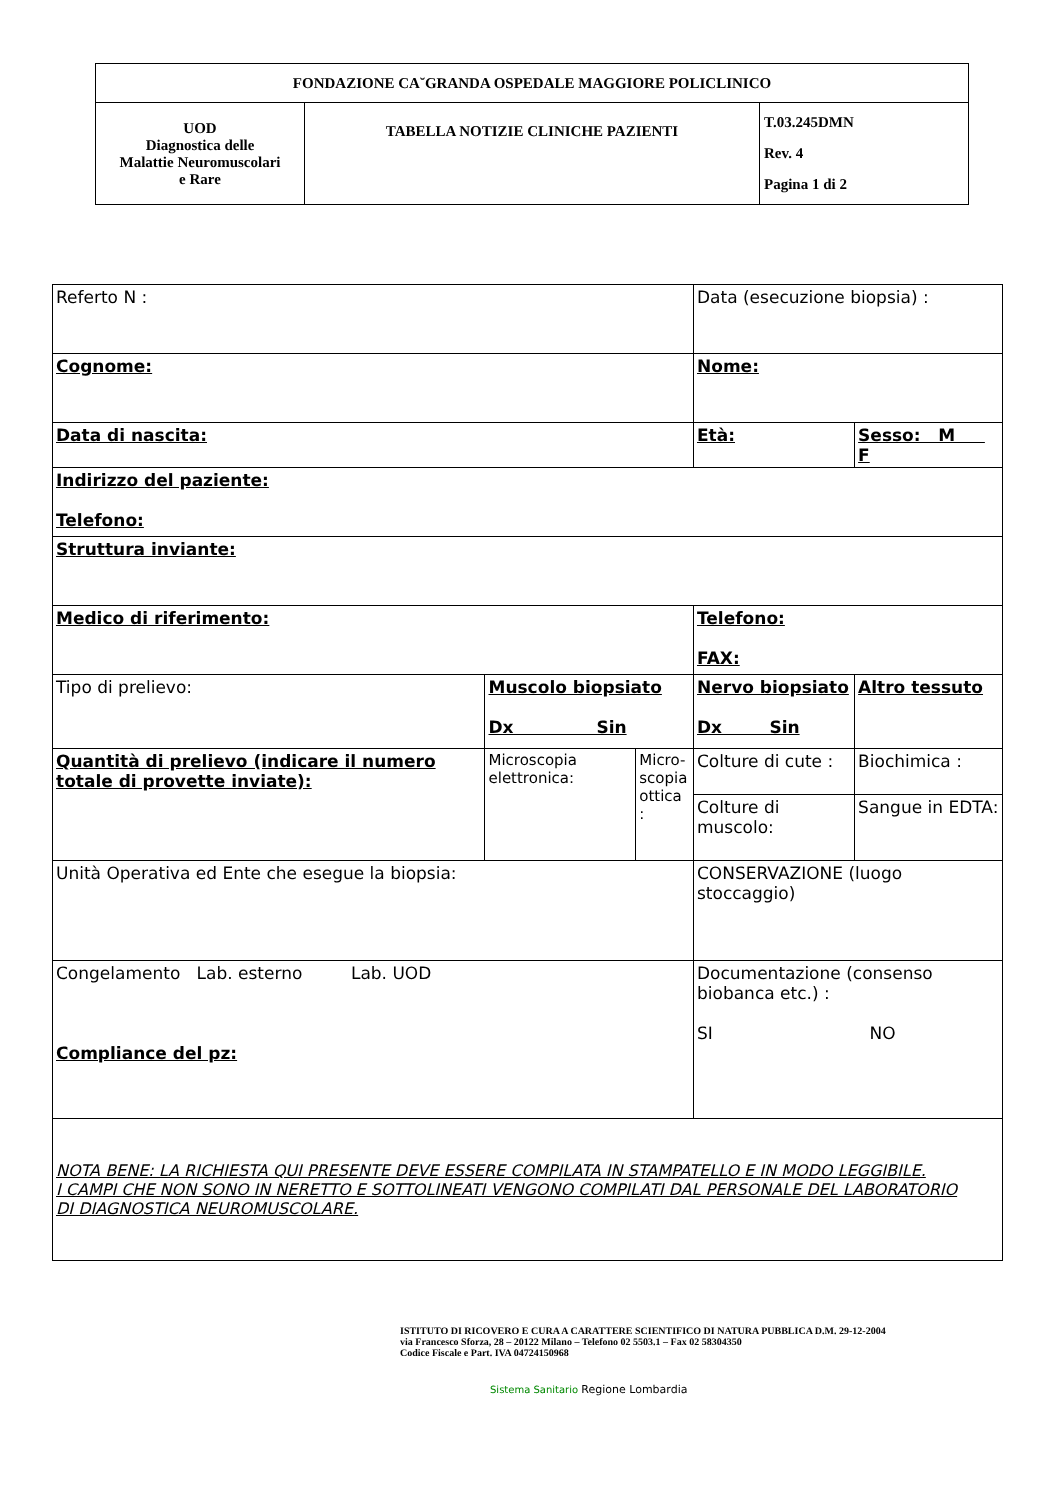| FONDAZIONE CA˘GRANDA OSPEDALE MAGGIORE POLICLINICO | | |
| UOD Diagnostica delle Malattie Neuromuscolari e Rare | TABELLA NOTIZIE CLINICHE PAZIENTI | T.03.245DMN Rev. 4 Pagina 1 di 2 |
| Referto N : | | | | Data (esecuzione biopsia) : | |
| Cognome: | | | | Nome: | |
| Data di nascita: | | | | Età: | Sesso: M F |
| Indirizzo del paziente: Telefono: | | | | | |
| Struttura inviante: | | | | | |
| Medico di riferimento: | | | | Telefono: FAX: | |
| Tipo di prelievo: | Muscolo biopsiato Dx Sin | | | Nervo biopsiato Dx Sin | Altro tessuto |
| Quantità di prelievo (indicare il numero totale di provette inviate): | | Microscopia elettronica: | Micro- scopia ottica : | Colture di cute : | Biochimica : |
| | | | | Colture di muscolo: | Sangue in EDTA: |
| Unità Operativa ed Ente che esegue la biopsia: | | | | CONSERVAZIONE (luogo stoccaggio) | |
| Congelamento Lab. esterno Lab. UOD Compliance del pz: | | | | Documentazione (consenso biobanca etc.) : SI NO | |
| NOTA BENE: LA RICHIESTA QUI PRESENTE DEVE ESSERE COMPILATA IN STAMPATELLO E IN MODO LEGGIBILE. I CAMPI CHE NON SONO IN NERETTO E SOTTOLINEATI VENGONO COMPILATI DAL PERSONALE DEL LABORATORIO DI DIAGNOSTICA NEUROMUSCOLARE. | | | | | |
ISTITUTO DI RICOVERO E CURA A CARATTERE SCIENTIFICO DI NATURA PUBBLICA D.M. 29-12-2004
via Francesco Sforza, 28 – 20122 Milano – Telefono 02 5503.1 – Fax 02 58304350
Codice Fiscale e Part. IVA 04724150968
Sistema Sanitario Regione Lombardia